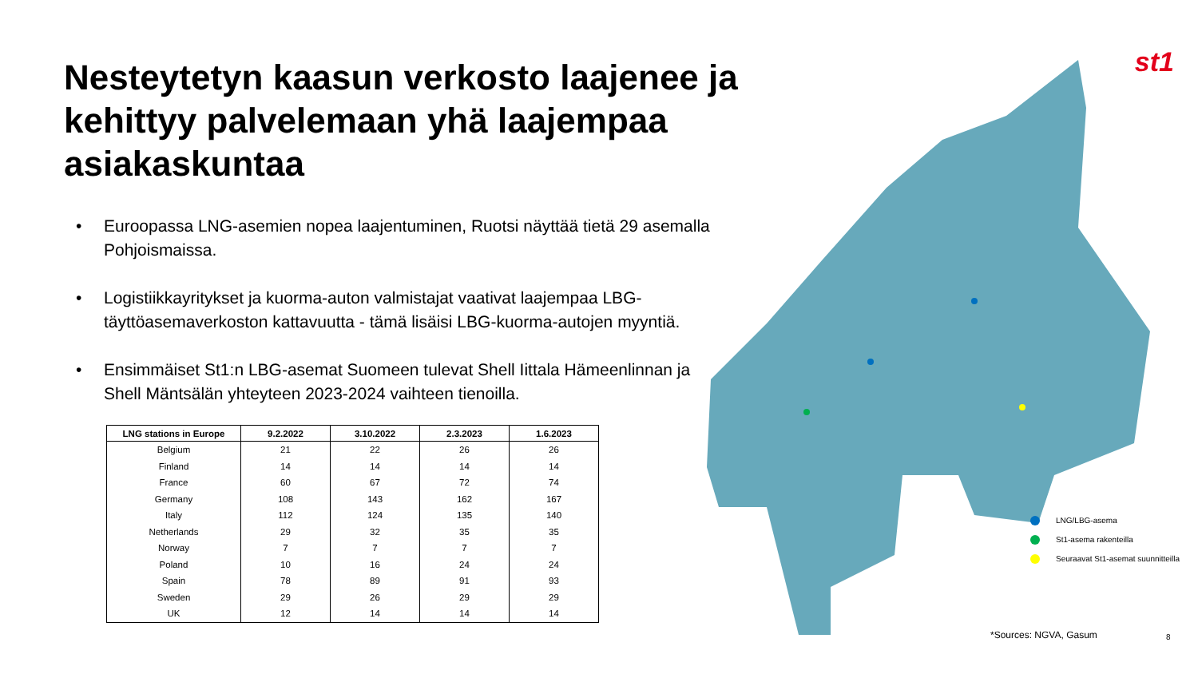st1
Nesteytetyn kaasun verkosto laajenee ja kehittyy palvelemaan yhä laajempaa asiakaskuntaa
• Euroopassa LNG-asemien nopea laajentuminen, Ruotsi näyttää tietä 29 asemalla Pohjoismaissa.
• Logistiikkayritykset ja kuorma-auton valmistajat vaativat laajempaa LBG-täyttöasemaverkoston kattavuutta - tämä lisäisi LBG-kuorma-autojen myyntiä.
• Ensimmäiset St1:n LBG-asemat Suomeen tulevat Shell Iittala Hämeenlinnan ja Shell Mäntsälän yhteyteen 2023-2024 vaihteen tienoilla.
| LNG stations in Europe | 9.2.2022 | 3.10.2022 | 2.3.2023 | 1.6.2023 |
| --- | --- | --- | --- | --- |
| Belgium | 21 | 22 | 26 | 26 |
| Finland | 14 | 14 | 14 | 14 |
| France | 60 | 67 | 72 | 74 |
| Germany | 108 | 143 | 162 | 167 |
| Italy | 112 | 124 | 135 | 140 |
| Netherlands | 29 | 32 | 35 | 35 |
| Norway | 7 | 7 | 7 | 7 |
| Poland | 10 | 16 | 24 | 24 |
| Spain | 78 | 89 | 91 | 93 |
| Sweden | 29 | 26 | 29 | 29 |
| UK | 12 | 14 | 14 | 14 |
LNG/LBG-asema
St1-asema rakenteilla
Seuraavat St1-asemat suunnitteilla
*Sources: NGVA, Gasum 8